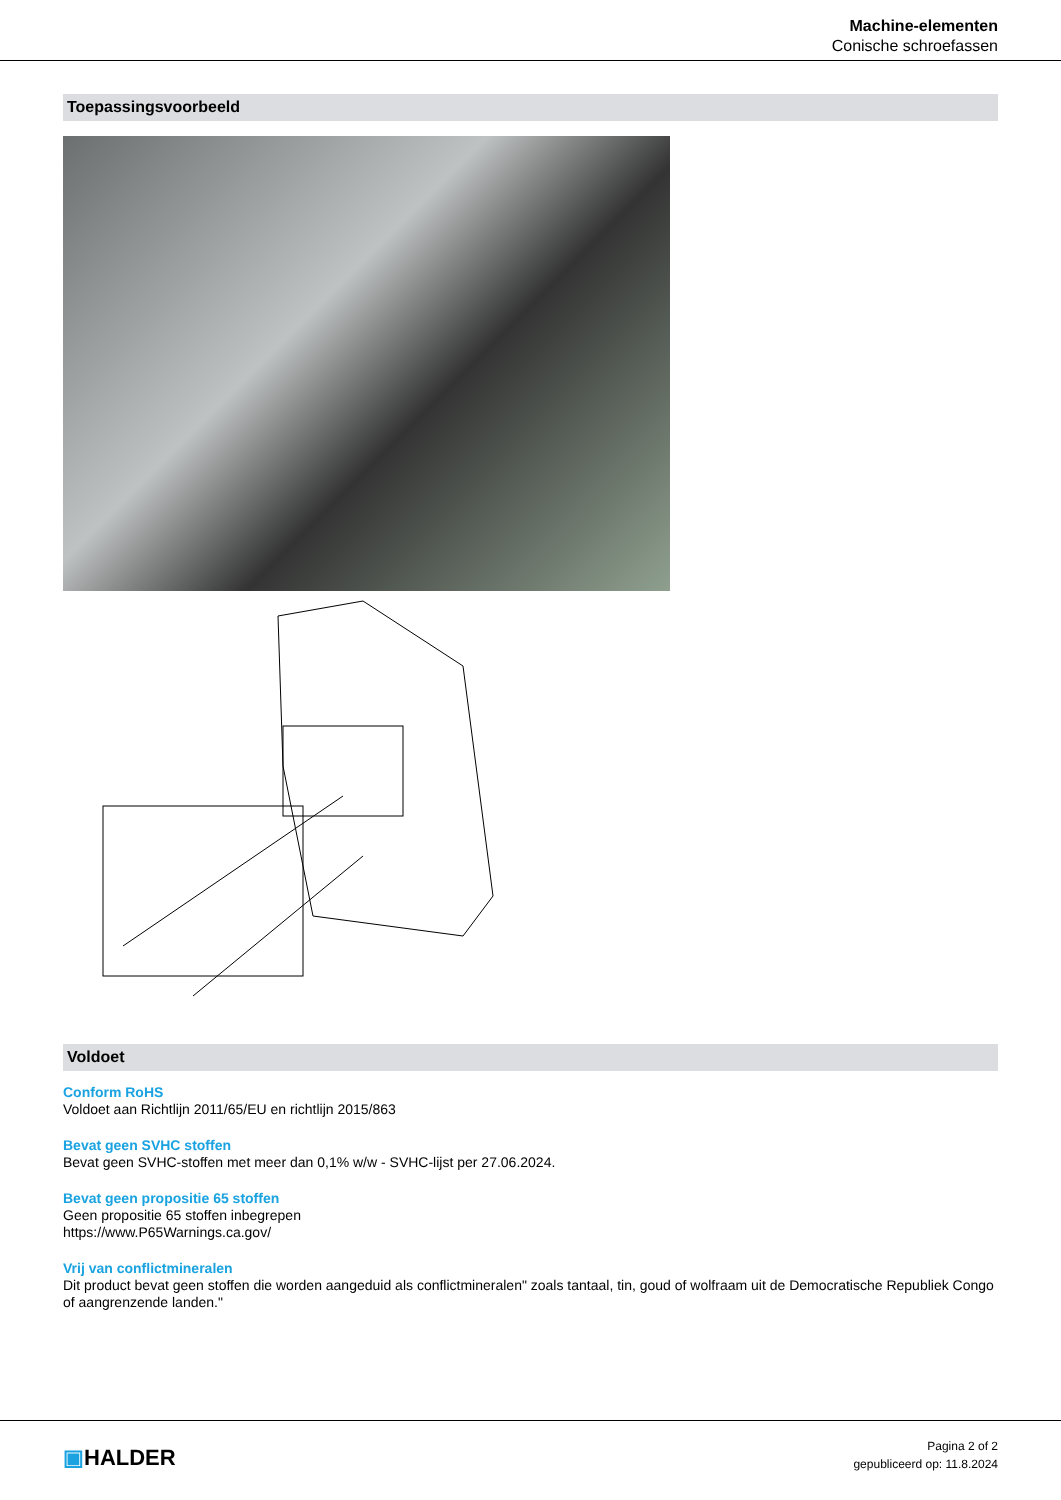Machine-elementen
Conische schroefassen
Toepassingsvoorbeeld
Voldoet
Conform RoHS
Voldoet aan Richtlijn 2011/65/EU en richtlijn 2015/863
Bevat geen SVHC stoffen
Bevat geen SVHC-stoffen met meer dan 0,1% w/w - SVHC-lijst per 27.06.2024.
Bevat geen propositie 65 stoffen
Geen propositie 65 stoffen inbegrepen
https://www.P65Warnings.ca.gov/
Vrij van conflictmineralen
Dit product bevat geen stoffen die worden aangeduid als conflictmineralen" zoals tantaal, tin, goud of wolfraam uit de Democratische Republiek Congo of aangrenzende landen."
▣HALDER
Pagina 2 of 2
gepubliceerd op: 11.8.2024